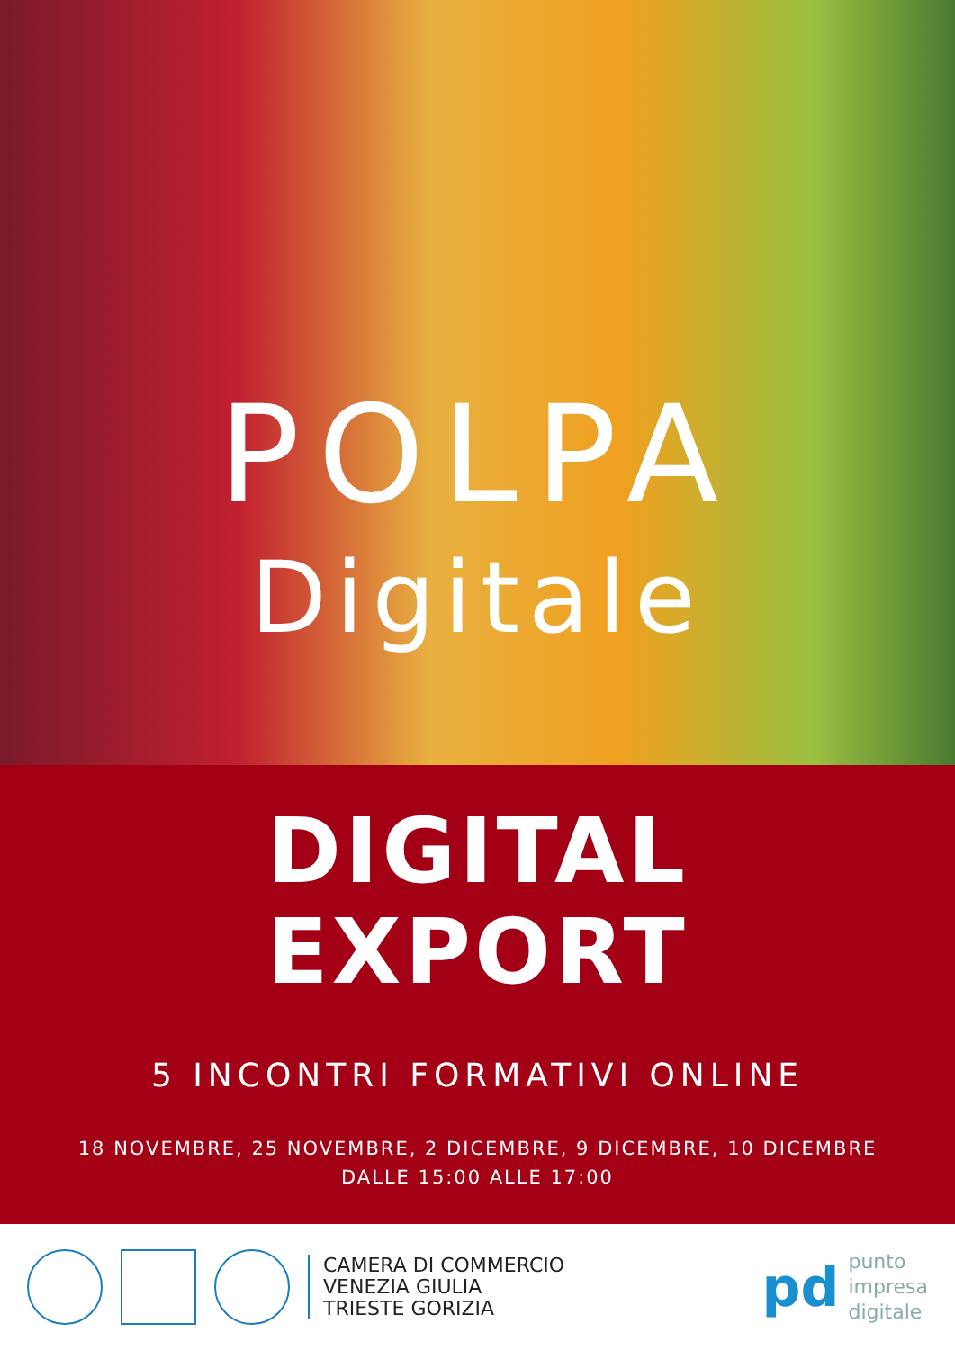POLPA
Digitale
DIGITAL
EXPORT
5 INCONTRI FORMATIVI ONLINE
18 NOVEMBRE, 25 NOVEMBRE, 2 DICEMBRE, 9 DICEMBRE, 10 DICEMBRE
DALLE 15:00 ALLE 17:00
CAMERA DI COMMERCIO
VENEZIA GIULIA
TRIESTE GORIZIA
pd
punto
impresa
digitale